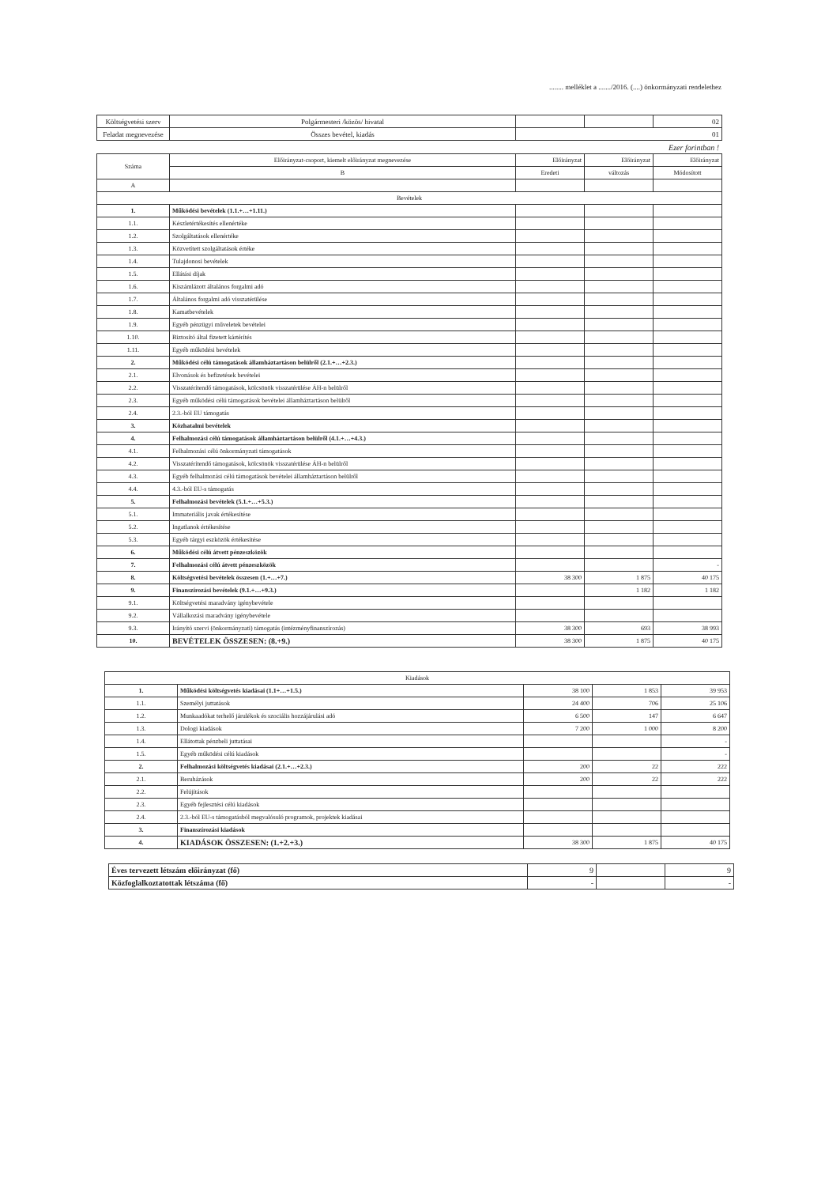........ melléklet a ......./2016. (....) önkormányzati rendelethez
| Költségvetési szerv | Polgármesteri /közös/ hivatal | | | 02 |
| Feladat megnevezése | Összes bevétel, kiadás | 01 | | |
Ezer forintban !
| Száma | Előirányzat-csoport, kiemelt előirányzat megnevezése | Előirányzat | Előirányzat | Előirányzat |
| --- | --- | --- | --- | --- |
| | B | Eredeti | változás | Módosított |
| A | | | | |
| Bevételek | | | | |
| 1. | Működési bevételek (1.1.+…+1.11.) | | | |
| 1.1. | Készletértékesítés ellenértéke | | | |
| 1.2. | Szolgáltatások ellenértéke | | | |
| 1.3. | Közvetített szolgáltatások értéke | | | |
| 1.4. | Tulajdonosi bevételek | | | |
| 1.5. | Ellátási díjak | | | |
| 1.6. | Kiszámlázott általános forgalmi adó | | | |
| 1.7. | Általános forgalmi adó visszatérülése | | | |
| 1.8. | Kamatbevételek | | | |
| 1.9. | Egyéb pénzügyi műveletek bevételei | | | |
| 1.10. | Biztosító által fizetett kártérítés | | | |
| 1.11. | Egyéb működési bevételek | | | |
| 2. | Működési célú támogatások államháztartáson belülről (2.1.+…+2.3.) | | | |
| 2.1. | Elvonások és befizetések bevételei | | | |
| 2.2. | Visszatérítendő támogatások, kölcsönök visszatérülése ÁH-n belülről | | | |
| 2.3. | Egyéb működési célú támogatások bevételei államháztartáson belülről | | | |
| 2.4. | 2.3.-ból EU támogatás | | | |
| 3. | Közhatalmi bevételek | | | |
| 4. | Felhalmozási célú támogatások államháztartáson belülről (4.1.+…+4.3.) | | | |
| 4.1. | Felhalmozási célú önkormányzati támogatások | | | |
| 4.2. | Visszatérítendő támogatások, kölcsönök visszatérülése ÁH-n belülről | | | |
| 4.3. | Egyéb felhalmozási célú támogatások bevételei államháztartáson belülről | | | |
| 4.4. | 4.3.-ból EU-s támogatás | | | |
| 5. | Felhalmozási bevételek (5.1.+…+5.3.) | | | |
| 5.1. | Immateriális javak értékesítése | | | |
| 5.2. | Ingatlanok értékesítése | | | |
| 5.3. | Egyéb tárgyi eszközök értékesítése | | | |
| 6. | Működési célú átvett pénzeszközök | | | |
| 7. | Felhalmozási célú átvett pénzeszközök | | | - |
| 8. | Költségvetési bevételek összesen (1.+…+7.) | 38 300 | 1 875 | 40 175 |
| 9. | Finanszírozási bevételek (9.1.+…+9.3.) | | 1 182 | 1 182 |
| 9.1. | Költségvetési maradvány igénybevétele | | | |
| 9.2. | Vállalkozási maradvány igénybevétele | | | |
| 9.3. | Irányító szervi (önkormányzati) támogatás (intézményfinanszírozás) | 38 300 | 693 | 38 993 |
| 10. | BEVÉTELEK ÖSSZESEN: (8.+9.) | 38 300 | 1 875 | 40 175 |
| Kiadások | | | | |
| 1. | Működési költségvetés kiadásai (1.1+…+1.5.) | 38 100 | 1 853 | 39 953 |
| 1.1. | Személyi juttatások | 24 400 | 706 | 25 106 |
| 1.2. | Munkaadókat terhelő járulékok és szociális hozzájárulási adó | 6 500 | 147 | 6 647 |
| 1.3. | Dologi kiadások | 7 200 | 1 000 | 8 200 |
| 1.4. | Ellátottak pénzbeli juttatásai | | | - |
| 1.5. | Egyéb működési célú kiadások | | | - |
| 2. | Felhalmozási költségvetés kiadásai (2.1.+…+2.3.) | 200 | 22 | 222 |
| 2.1. | Beruházások | 200 | 22 | 222 |
| 2.2. | Felújítások | | | |
| 2.3. | Egyéb fejlesztési célú kiadások | | | |
| 2.4. | 2.3.-ból EU-s támogatásból megvalósuló programok, projektek kiadásai | | | |
| 3. | Finanszírozási kiadások | | | |
| 4. | KIADÁSOK ÖSSZESEN: (1.+2.+3.) | 38 300 | 1 875 | 40 175 |
| Éves tervezett létszám előirányzat (fő) | 9 | | 9 |
| Közfoglalkoztatottak létszáma (fő) | - | | - |